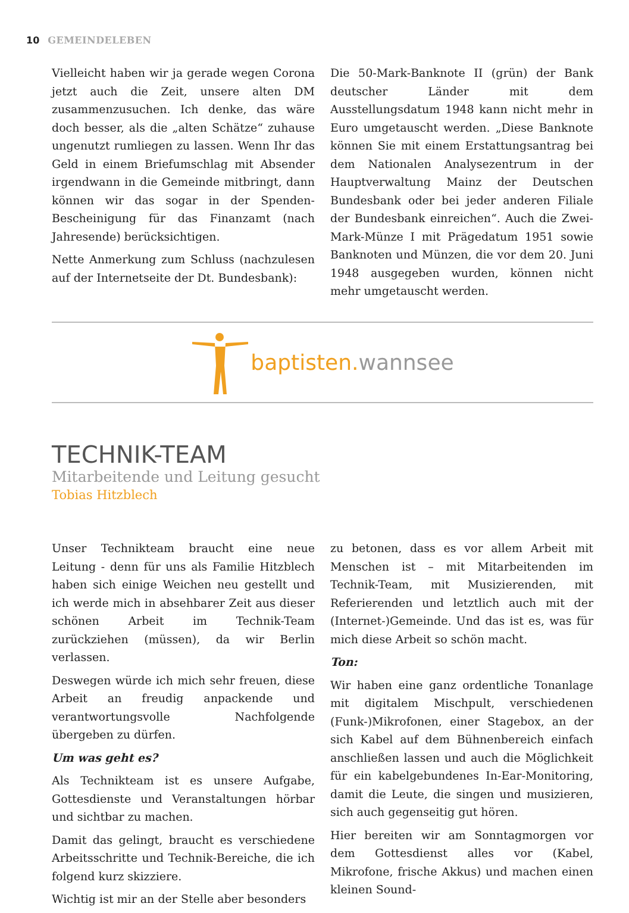10 GEMEINDELEBEN
Vielleicht haben wir ja gerade wegen Corona jetzt auch die Zeit, unsere alten DM zusammenzusuchen. Ich denke, das wäre doch besser, als die „alten Schätze“ zuhause ungenutzt rumliegen zu lassen. Wenn Ihr das Geld in einem Briefumschlag mit Absender irgendwann in die Gemeinde mitbringt, dann können wir das sogar in der Spenden-Bescheinigung für das Finanzamt (nach Jahresende) berücksichtigen.
Nette Anmerkung zum Schluss (nachzulesen auf der Internetseite der Dt. Bundesbank):
Die 50-Mark-Banknote II (grün) der Bank deutscher Länder mit dem Ausstellungsdatum 1948 kann nicht mehr in Euro umgetauscht werden. „Diese Banknote können Sie mit einem Erstattungsantrag bei dem Nationalen Analysezentrum in der Hauptverwaltung Mainz der Deutschen Bundesbank oder bei jeder anderen Filiale der Bundesbank einreichen“. Auch die Zwei-Mark-Münze I mit Prägedatum 1951 sowie Banknoten und Münzen, die vor dem 20. Juni 1948 ausgegeben wurden, können nicht mehr umgetauscht werden.
baptisten.wannsee
TECHNIK-TEAM
Mitarbeitende und Leitung gesucht
Tobias Hitzblech
Unser Technikteam braucht eine neue Leitung - denn für uns als Familie Hitzblech haben sich einige Weichen neu gestellt und ich werde mich in absehbarer Zeit aus dieser schönen Arbeit im Technik-Team zurückziehen (müssen), da wir Berlin verlassen.
Deswegen würde ich mich sehr freuen, diese Arbeit an freudig anpackende und verantwortungsvolle Nachfolgende übergeben zu dürfen.
Um was geht es?
Als Technikteam ist es unsere Aufgabe, Gottesdienste und Veranstaltungen hörbar und sichtbar zu machen.
Damit das gelingt, braucht es verschiedene Arbeitsschritte und Technik-Bereiche, die ich folgend kurz skizziere.
Wichtig ist mir an der Stelle aber besonders
zu betonen, dass es vor allem Arbeit mit Menschen ist – mit Mitarbeitenden im Technik-Team, mit Musizierenden, mit Referierenden und letztlich auch mit der (Internet-)Gemeinde. Und das ist es, was für mich diese Arbeit so schön macht.
Ton:
Wir haben eine ganz ordentliche Tonanlage mit digitalem Mischpult, verschiedenen (Funk-)Mikrofonen, einer Stagebox, an der sich Kabel auf dem Bühnenbereich einfach anschließen lassen und auch die Möglichkeit für ein kabelgebundenes In-Ear-Monitoring, damit die Leute, die singen und musizieren, sich auch gegenseitig gut hören.
Hier bereiten wir am Sonntagmorgen vor dem Gottesdienst alles vor (Kabel, Mikrofone, frische Akkus) und machen einen kleinen Sound-